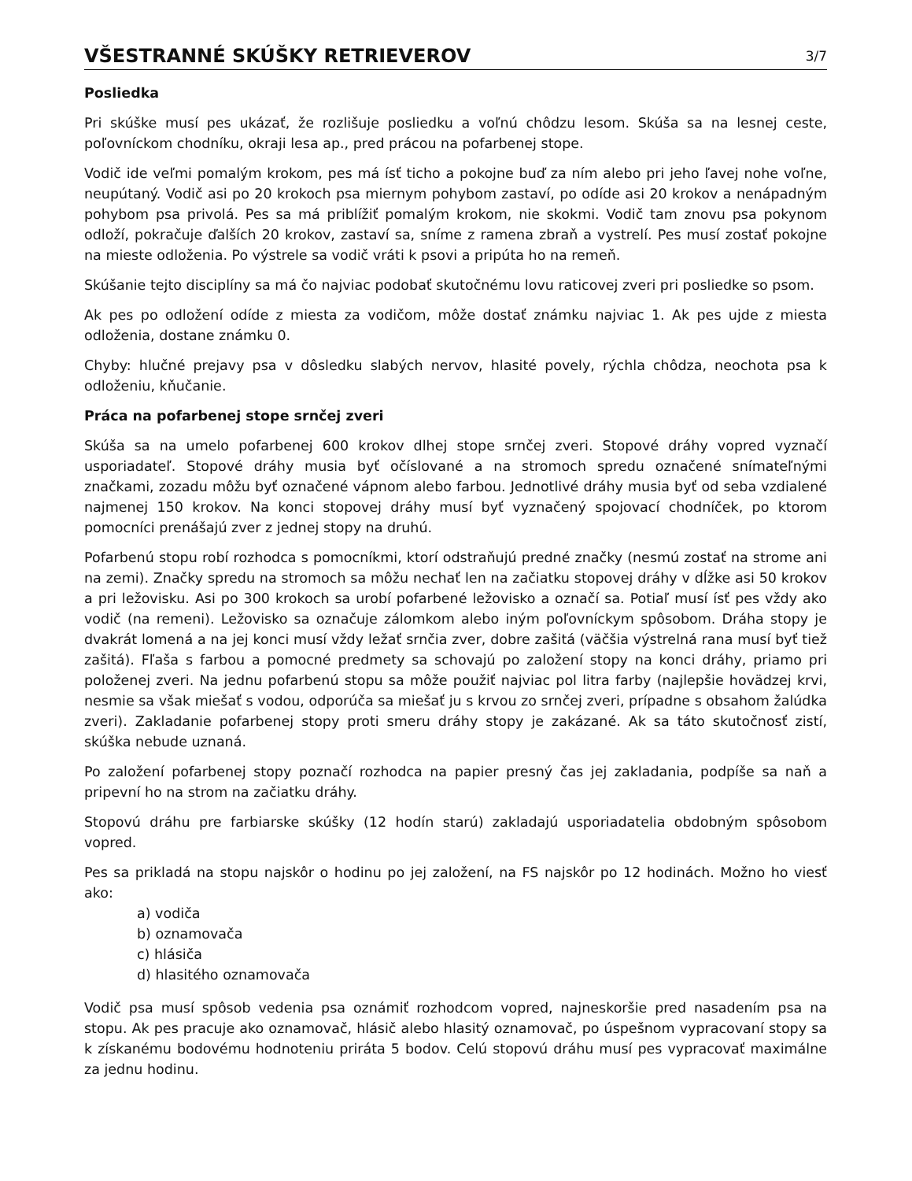VŠESTRANNÉ SKÚŠKY RETRIEVEROV
3/7
Posliedka
Pri skúške musí pes ukázať, že rozlišuje posliedku a voľnú chôdzu lesom. Skúša sa na lesnej ceste, poľovníckom chodníku, okraji lesa ap., pred prácou na pofarbenej stope.
Vodič ide veľmi pomalým krokom, pes má ísť ticho a pokojne buď za ním alebo pri jeho ľavej nohe voľne, neupútaný. Vodič asi po 20 krokoch psa miernym pohybom zastaví, po odíde asi 20 krokov a nenápadným pohybom psa privolá. Pes sa má priblížiť pomalým krokom, nie skokmi. Vodič tam znovu psa pokynom odloží, pokračuje ďalších 20 krokov, zastaví sa, sníme z ramena zbraň a vystrelí. Pes musí zostať pokojne na mieste odloženia. Po výstrele sa vodič vráti k psovi a pripúta ho na remeň.
Skúšanie tejto disciplíny sa má čo najviac podobať skutočnému lovu raticovej zveri pri posliedke so psom.
Ak pes po odložení odíde z miesta za vodičom, môže dostať známku najviac 1. Ak pes ujde z miesta odloženia, dostane známku 0.
Chyby: hlučné prejavy psa v dôsledku slabých nervov, hlasité povely, rýchla chôdza, neochota psa k odloženiu, kňučanie.
Práca na pofarbenej stope srnčej zveri
Skúša sa na umelo pofarbenej 600 krokov dlhej stope srnčej zveri. Stopové dráhy vopred vyznačí usporiadateľ. Stopové dráhy musia byť očíslované a na stromoch spredu označené snímateľnými značkami, zozadu môžu byť označené vápnom alebo farbou. Jednotlivé dráhy musia byť od seba vzdialené najmenej 150 krokov. Na konci stopovej dráhy musí byť vyznačený spojovací chodníček, po ktorom pomocníci prenášajú zver z jednej stopy na druhú.
Pofarbenú stopu robí rozhodca s pomocníkmi, ktorí odstraňujú predné značky (nesmú zostať na strome ani na zemi). Značky spredu na stromoch sa môžu nechať len na začiatku stopovej dráhy v dĺžke asi 50 krokov a pri ležovisku. Asi po 300 krokoch sa urobí pofarbené ležovisko a označí sa. Potiaľ musí ísť pes vždy ako vodič (na remeni). Ležovisko sa označuje zálomkom alebo iným poľovníckym spôsobom. Dráha stopy je dvakrát lomená a na jej konci musí vždy ležať srnčia zver, dobre zašitá (väčšia výstrelná rana musí byť tiež zašitá). Fľaša s farbou a pomocné predmety sa schovajú po založení stopy na konci dráhy, priamo pri položenej zveri. Na jednu pofarbenú stopu sa môže použiť najviac pol litra farby (najlepšie hovädzej krvi, nesmie sa však miešať s vodou, odporúča sa miešať ju s krvou zo srnčej zveri, prípadne s obsahom žalúdka zveri). Zakladanie pofarbenej stopy proti smeru dráhy stopy je zakázané. Ak sa táto skutočnosť zistí, skúška nebude uznaná.
Po založení pofarbenej stopy poznačí rozhodca na papier presný čas jej zakladania, podpíše sa naň a pripevní ho na strom na začiatku dráhy.
Stopovú dráhu pre farbiarske skúšky (12 hodín starú) zakladajú usporiadatelia obdobným spôsobom vopred.
Pes sa prikladá na stopu najskôr o hodinu po jej založení, na FS najskôr po 12 hodinách. Možno ho viesť ako:
a) vodiča
b) oznamovača
c) hlásiča
d) hlasitého oznamovača
Vodič psa musí spôsob vedenia psa oznámiť rozhodcom vopred, najneskoršie pred nasadením psa na stopu. Ak pes pracuje ako oznamovač, hlásič alebo hlasitý oznamovač, po úspešnom vypracovaní stopy sa k získanému bodovému hodnoteniu prirátа 5 bodov. Celú stopovú dráhu musí pes vypracovať maximálne za jednu hodinu.